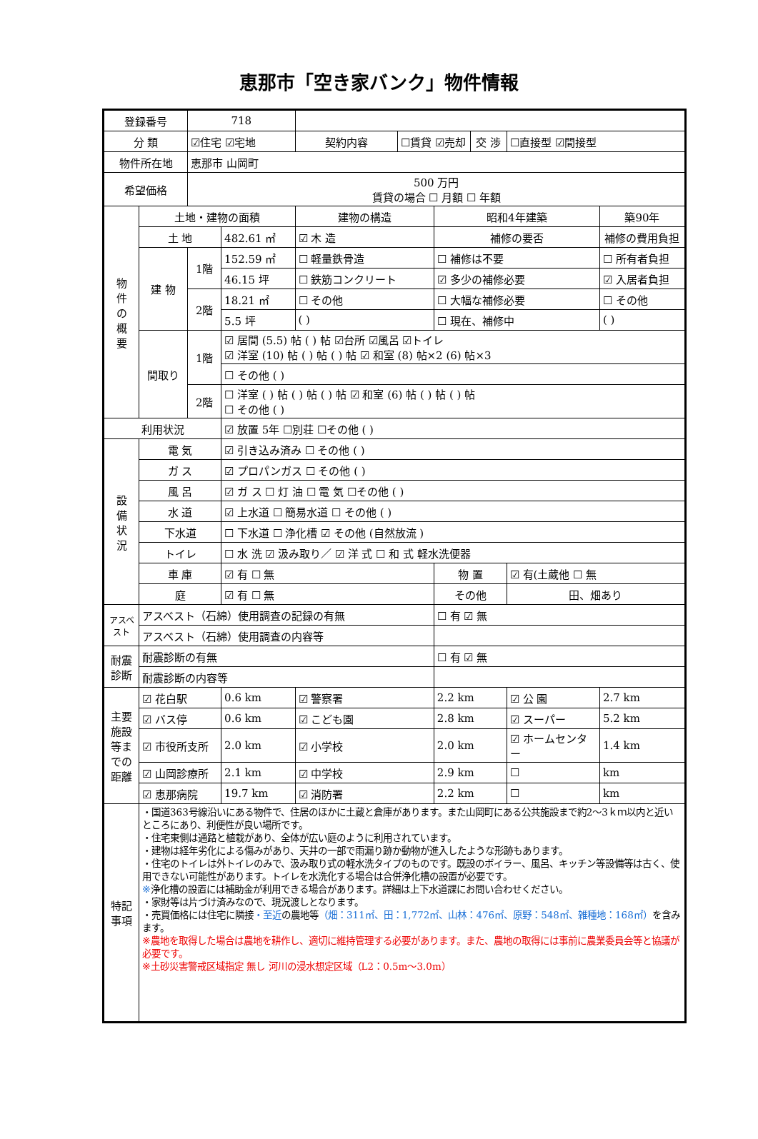恵那市「空き家バンク」物件情報
| 登録番号 | | 718 | | | | | | | |
| 分 類 | | ☑住宅 ☑宅地 | | 契約内容 | ☐賃貸 ☑売却 | | 交 渉 | ☐直接型 ☑間接型 | |
| 物件所在地 | | 恵那市 山岡町 | | | | | | | |
| 希望価格 | | 500 万円 賃貸の場合 ☐ 月額 ☐ 年額 | | | | | | | |
| 物 件 の 概 要 | 土地・建物の面積 | | | 建物の構造 | | 昭和4年建築 | | | 築90年 |
| | 土 地 | | 482.61 ㎡ | ☑ 木 造 | | 補修の要否 | | | 補修の費用負担 |
| | 建 物 | 1階 | 152.59 ㎡ | ☐ 軽量鉄骨造 | | ☐ 補修は不要 | | | ☐ 所有者負担 |
| | | | 46.15 坪 | ☐ 鉄筋コンクリート | | ☑ 多少の補修必要 | | | ☑ 入居者負担 |
| | | 2階 | 18.21 ㎡ | ☐ その他 | | ☐ 大幅な補修必要 | | | ☐ その他 |
| | | | 5.5 坪 | ( ) | | ☐ 現在、補修中 | | | ( ) |
| | 間取り | 1階 | ☑ 居間 (5.5) 帖 ( ) 帖 ☑台所 ☑風呂 ☑トイレ ☑ 洋室 (10) 帖 ( ) 帖 ( ) 帖 ☑ 和室 (8) 帖×2 (6) 帖×3 | | | | | | |
| | | | ☐ その他 ( ) | | | | | | |
| | | 2階 | ☐ 洋室 ( ) 帖 ( ) 帖 ( ) 帖 ☑ 和室 (6) 帖 ( ) 帖 ( ) 帖 ☐ その他 ( ) | | | | | | |
| 利用状況 | | | ☑ 放置 5年 ☐別荘 ☐その他 ( ) | | | | | | |
| 設 備 状 況 | 電 気 | | ☑ 引き込み済み ☐ その他 ( ) | | | | | | |
| | ガ ス | | ☑ プロパンガス ☐ その他 ( ) | | | | | | |
| | 風 呂 | | ☑ ガ ス ☐ 灯 油 ☐ 電 気 ☐その他 ( ) | | | | | | |
| | 水 道 | | ☑ 上水道 ☐ 簡易水道 ☐ その他 ( ) | | | | | | |
| | 下水道 | | ☐ 下水道 ☐ 浄化槽 ☑ その他 (自然放流 ) | | | | | | |
| | トイレ | | ☐ 水 洗 ☑ 汲み取り／ ☑ 洋 式 ☐ 和 式 軽水洗便器 | | | | | | |
| | 車 庫 | | ☑ 有 ☐ 無 | | | 物 置 | | ☑ 有(土蔵他 ☐ 無 | |
| | 庭 | | ☑ 有 ☐ 無 | | | その他 | | 田、畑あり | |
| アスベスト | アスベスト（石綿）使用調査の記録の有無 | | | | | ☐ 有 ☑ 無 | | | |
| | アスベスト（石綿）使用調査の内容等 | | | | | | | | |
| 耐震 診断 | 耐震診断の有無 | | | | | ☐ 有 ☑ 無 | | | |
| | 耐震診断の内容等 | | | | | | | | |
| 主要施設等までの距離 | ☑ 花白駅 | | 0.6 km | ☑ 警察署 | | 2.2 km | | ☑ 公 園 | 2.7 km |
| | ☑ バス停 | | 0.6 km | ☑ こども園 | | 2.8 km | | ☑ スーパー | 5.2 km |
| | ☑ 市役所支所 | | 2.0 km | ☑ 小学校 | | 2.0 km | | ☑ ホームセンター | 1.4 km |
| | ☑ 山岡診療所 | | 2.1 km | ☑ 中学校 | | 2.9 km | | ☐ | km |
| | ☑ 恵那病院 | | 19.7 km | ☑ 消防署 | | 2.2 km | | ☐ | km |
| 特記 事項 | ・国道363号線沿いにある物件で、住居のほかに土蔵と倉庫があります。また山岡町にある公共施設まで約2～3ｋｍ以内と近いところにあり、利便性が良い場所です。 ・住宅東側は通路と植栽があり、全体が広い庭のように利用されています。 ・建物は経年劣化による傷みがあり、天井の一部で雨漏り跡か動物が進入したような形跡もあります。 ・住宅のトイレは外トイレのみで、汲み取り式の軽水洗タイプのものです。既設のボイラー、風呂、キッチン等設備等は古く、使用できない可能性があります。トイレを水洗化する場合は合併浄化槽の設置が必要です。 ※ 浄化槽の設置には補助金が利用できる場合があります。詳細は上下水道課にお問い合わせください。 ・家財等は片づけ済みなので、現況渡しとなります。 ・売買価格には住宅に隣接 ・至近 の農地等 （畑：311㎡、田：1,772㎡、山林：476㎡、原野：548㎡、雑種地：168㎡） を含みます。 ※農地を取得した場合は農地を耕作し、適切に維持管理する必要があります。また、農地の取得には事前に農業委員会等と協議が必要です。 ※土砂災害警戒区域指定 無し 河川の浸水想定区域（L2：0.5m～3.0m） | | | | | | | | |